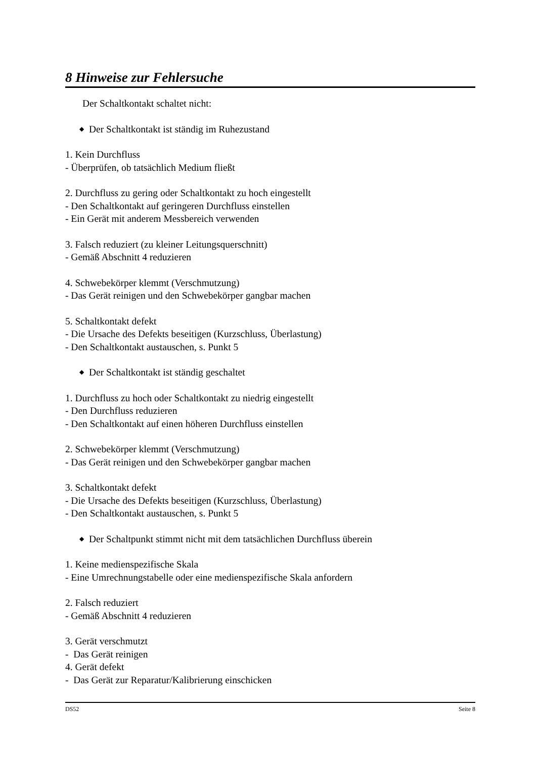8 Hinweise zur Fehlersuche
Der Schaltkontakt schaltet nicht:
◆ Der Schaltkontakt ist ständig im Ruhezustand
1. Kein Durchfluss
- Überprüfen, ob tatsächlich Medium fließt
2. Durchfluss zu gering oder Schaltkontakt zu hoch eingestellt
- Den Schaltkontakt auf geringeren Durchfluss einstellen
- Ein Gerät mit anderem Messbereich verwenden
3. Falsch reduziert (zu kleiner Leitungsquerschnitt)
- Gemäß Abschnitt 4 reduzieren
4. Schwebekörper klemmt (Verschmutzung)
- Das Gerät reinigen und den Schwebekörper gangbar machen
5. Schaltkontakt defekt
- Die Ursache des Defekts beseitigen (Kurzschluss, Überlastung)
- Den Schaltkontakt austauschen, s. Punkt 5
◆ Der Schaltkontakt ist ständig geschaltet
1. Durchfluss zu hoch oder Schaltkontakt zu niedrig eingestellt
- Den Durchfluss reduzieren
- Den Schaltkontakt auf einen höheren Durchfluss einstellen
2. Schwebekörper klemmt (Verschmutzung)
- Das Gerät reinigen und den Schwebekörper gangbar machen
3. Schaltkontakt defekt
- Die Ursache des Defekts beseitigen (Kurzschluss, Überlastung)
- Den Schaltkontakt austauschen, s. Punkt 5
◆ Der Schaltpunkt stimmt nicht mit dem tatsächlichen Durchfluss überein
1. Keine medienspezifische Skala
- Eine Umrechnungstabelle oder eine medienspezifische Skala anfordern
2. Falsch reduziert
- Gemäß Abschnitt 4 reduzieren
3. Gerät verschmutzt
- Das Gerät reinigen
4. Gerät defekt
- Das Gerät zur Reparatur/Kalibrierung einschicken
DS52 Seite 8